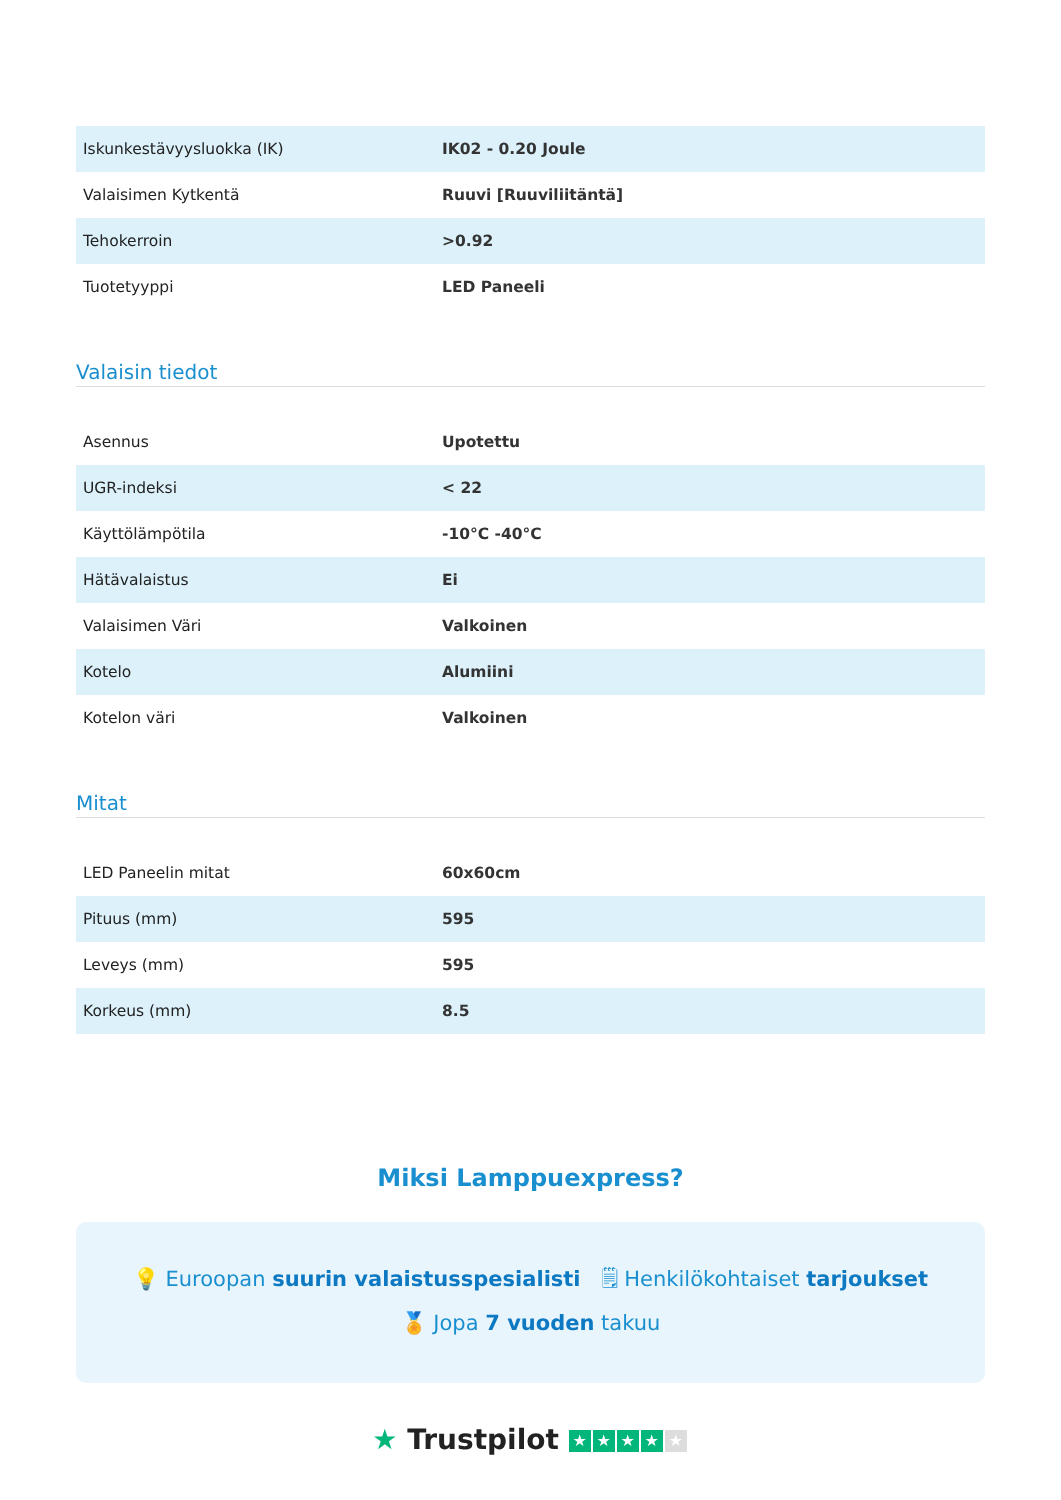| Iskunkestävyysluokka (IK) | IK02 - 0.20 Joule |
| Valaisimen Kytkentä | Ruuvi [Ruuviliitäntä] |
| Tehokerroin | >0.92 |
| Tuotetyyppi | LED Paneeli |
Valaisin tiedot
| Asennus | Upotettu |
| UGR-indeksi | < 22 |
| Käyttölämpötila | -10°C -40°C |
| Hätävalaistus | Ei |
| Valaisimen Väri | Valkoinen |
| Kotelo | Alumiini |
| Kotelon väri | Valkoinen |
Mitat
| LED Paneelin mitat | 60x60cm |
| Pituus (mm) | 595 |
| Leveys (mm) | 595 |
| Korkeus (mm) | 8.5 |
Miksi Lamppuexpress?
💡 Euroopan suurin valaistusspesialisti 🗒 Henkilökohtaiset tarjoukset
🏅 Jopa 7 vuoden takuu
★ Trustpilot ★ ★ ★ ★ ★